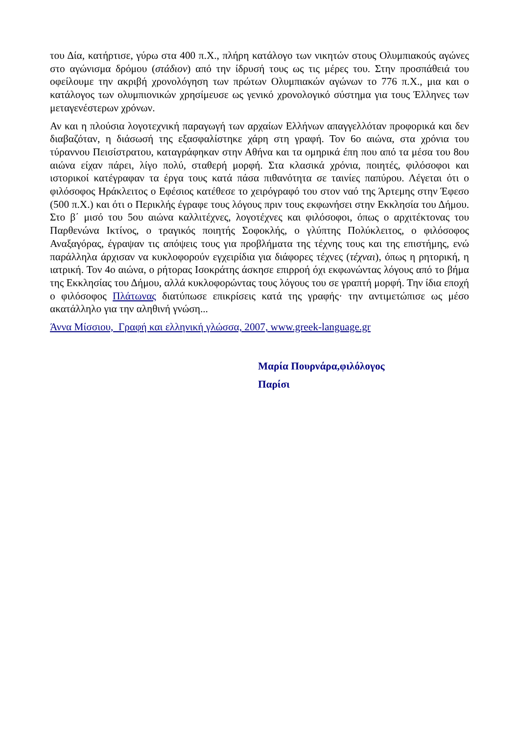του Δία, κατήρτισε, γύρω στα 400 π.Χ., πλήρη κατάλογο των νικητών στους Ολυμπιακούς αγώνες στο αγώνισμα δρόμου (στάδιον) από την ίδρυσή τους ως τις μέρες του. Στην προσπάθειά του οφείλουμε την ακριβή χρονολόγηση των πρώτων Ολυμπιακών αγώνων το 776 π.Χ., μια και ο κατάλογος των ολυμπιονικών χρησίμευσε ως γενικό χρονολογικό σύστημα για τους Έλληνες των μεταγενέστερων χρόνων.
Αν και η πλούσια λογοτεχνική παραγωγή των αρχαίων Ελλήνων απαγγελλόταν προφορικά και δεν διαβαζόταν, η διάσωσή της εξασφαλίστηκε χάρη στη γραφή. Τον 6ο αιώνα, στα χρόνια του τύραννου Πεισίστρατου, καταγράφηκαν στην Αθήνα και τα ομηρικά έπη που από τα μέσα του 8ου αιώνα είχαν πάρει, λίγο πολύ, σταθερή μορφή. Στα κλασικά χρόνια, ποιητές, φιλόσοφοι και ιστορικοί κατέγραφαν τα έργα τους κατά πάσα πιθανότητα σε ταινίες παπύρου. Λέγεται ότι ο φιλόσοφος Ηράκλειτος ο Εφέσιος κατέθεσε το χειρόγραφό του στον ναό της Άρτεμης στην Έφεσο (500 π.Χ.) και ότι ο Περικλής έγραφε τους λόγους πριν τους εκφωνήσει στην Εκκλησία του Δήμου. Στο β΄ μισό του 5ου αιώνα καλλιτέχνες, λογοτέχνες και φιλόσοφοι, όπως ο αρχιτέκτονας του Παρθενώνα Ικτίνος, ο τραγικός ποιητής Σοφοκλής, ο γλύπτης Πολύκλειτος, ο φιλόσοφος Αναξαγόρας, έγραψαν τις απόψεις τους για προβλήματα της τέχνης τους και της επιστήμης, ενώ παράλληλα άρχισαν να κυκλοφορούν εγχειρίδια για διάφορες τέχνες (τέχναι), όπως η ρητορική, η ιατρική. Τον 4ο αιώνα, ο ρήτορας Ισοκράτης άσκησε επιρροή όχι εκφωνώντας λόγους από το βήμα της Εκκλησίας του Δήμου, αλλά κυκλοφορώντας τους λόγους του σε γραπτή μορφή. Την ίδια εποχή ο φιλόσοφος Πλάτωνας διατύπωσε επικρίσεις κατά της γραφής· την αντιμετώπισε ως μέσο ακατάλληλο για την αληθινή γνώση...
Άννα Μίσσιου, Γραφή και ελληνική γλώσσα, 2007, www.greek-language.gr
Μαρία Πουρνάρα,φιλόλογος
Παρίσι